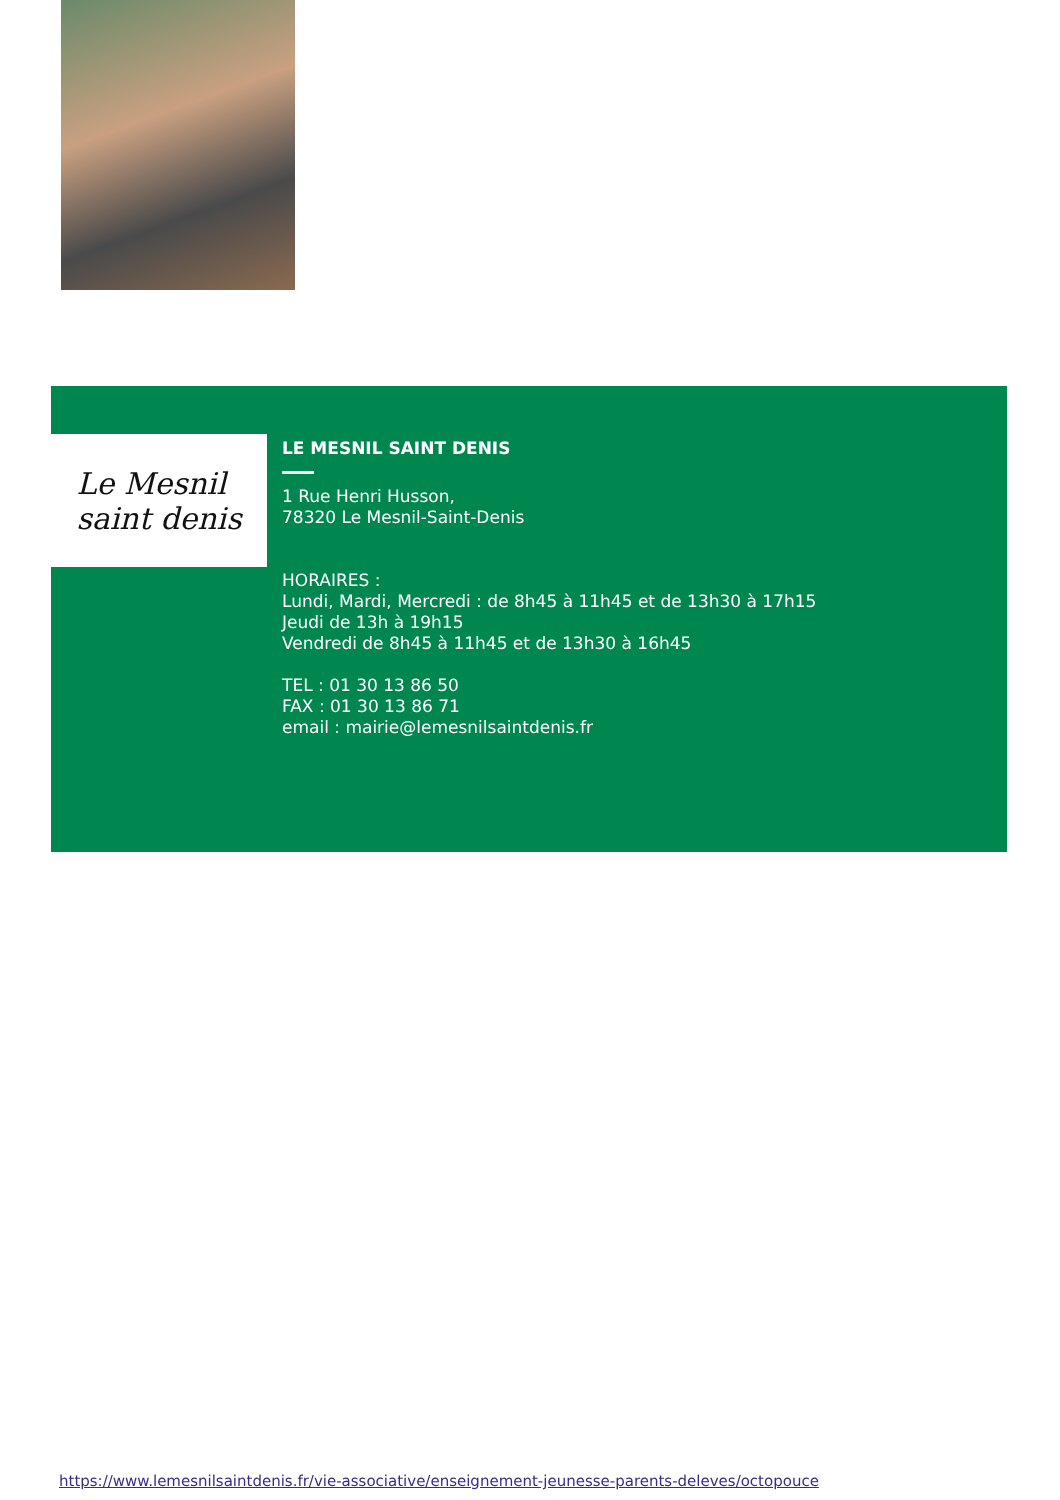Le Mesnil
saint denis
LE MESNIL SAINT DENIS
1 Rue Henri Husson,
78320 Le Mesnil-Saint-Denis
HORAIRES :
Lundi, Mardi, Mercredi : de 8h45 à 11h45 et de 13h30 à 17h15
Jeudi de 13h à 19h15
Vendredi de 8h45 à 11h45 et de 13h30 à 16h45
TEL : 01 30 13 86 50
FAX : 01 30 13 86 71
email : mairie@lemesnilsaintdenis.fr
https://www.lemesnilsaintdenis.fr/vie-associative/enseignement-jeunesse-parents-deleves/octopouce